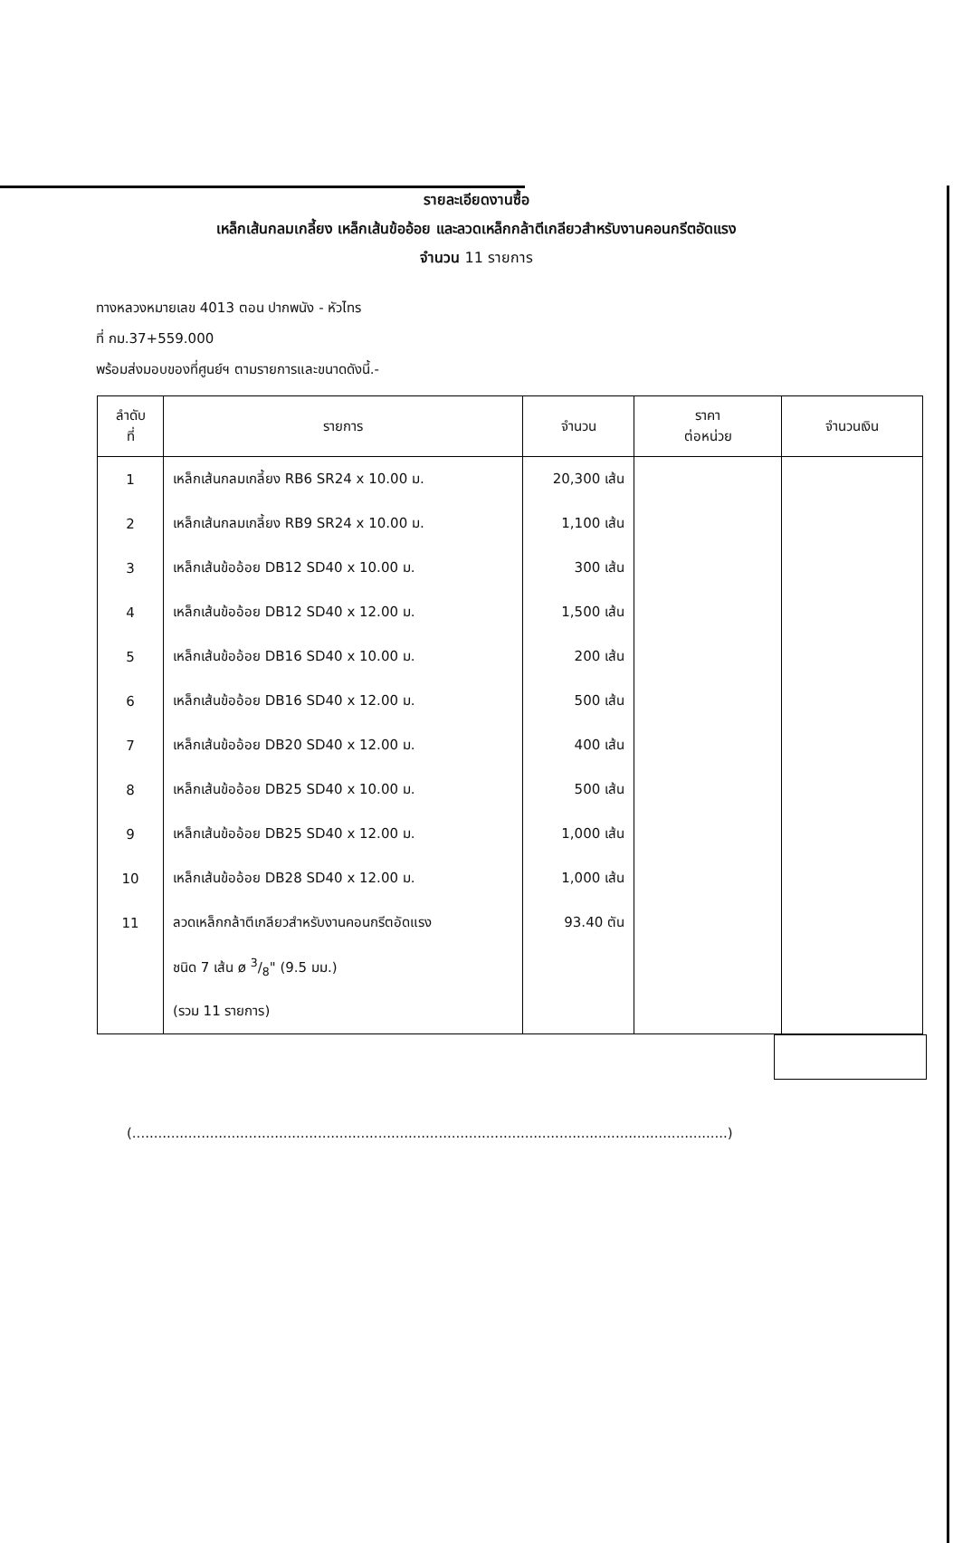รายละเอียดงานซื้อ
เหล็กเส้นกลมเกลี้ยง เหล็กเส้นข้ออ้อย และลวดเหล็กกล้าตีเกลียวสำหรับงานคอนกรีตอัดแรง
จำนวน 11 รายการ
ทางหลวงหมายเลข 4013 ตอน ปากพนัง - หัวไทร
ที่ กม.37+559.000
พร้อมส่งมอบของที่ศูนย์ฯ ตามรายการและขนาดดังนี้.-
| ลำดับ ที่ | รายการ | จำนวน | ราคา ต่อหน่วย | จำนวนเงิน |
| --- | --- | --- | --- | --- |
| 1 | เหล็กเส้นกลมเกลี้ยง RB6 SR24 x 10.00 ม. | 20,300 เส้น | | |
| 2 | เหล็กเส้นกลมเกลี้ยง RB9 SR24 x 10.00 ม. | 1,100 เส้น | | |
| 3 | เหล็กเส้นข้ออ้อย DB12 SD40 x 10.00 ม. | 300 เส้น | | |
| 4 | เหล็กเส้นข้ออ้อย DB12 SD40 x 12.00 ม. | 1,500 เส้น | | |
| 5 | เหล็กเส้นข้ออ้อย DB16 SD40 x 10.00 ม. | 200 เส้น | | |
| 6 | เหล็กเส้นข้ออ้อย DB16 SD40 x 12.00 ม. | 500 เส้น | | |
| 7 | เหล็กเส้นข้ออ้อย DB20 SD40 x 12.00 ม. | 400 เส้น | | |
| 8 | เหล็กเส้นข้ออ้อย DB25 SD40 x 10.00 ม. | 500 เส้น | | |
| 9 | เหล็กเส้นข้ออ้อย DB25 SD40 x 12.00 ม. | 1,000 เส้น | | |
| 10 | เหล็กเส้นข้ออ้อย DB28 SD40 x 12.00 ม. | 1,000 เส้น | | |
| 11 | ลวดเหล็กกล้าตีเกลียวสำหรับงานคอนกรีตอัดแรง | 93.40 ตัน | | |
| | ชนิด 7 เส้น ø 3/8" (9.5 มม.) | | | |
| | (รวม 11 รายการ) | | | |
(..........................................................................................................................................)